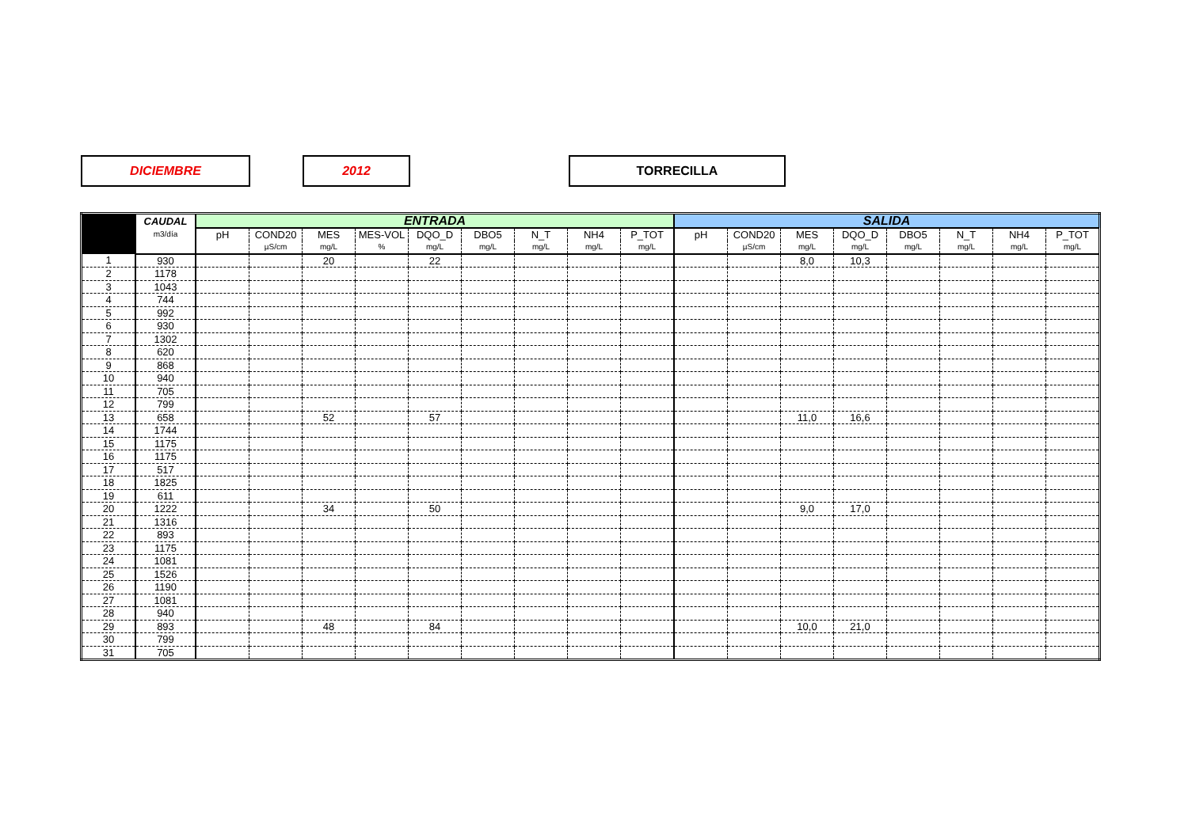DICIEMBRE 2012 TORRECILLA
| | CAUDAL | ENTRADA | | | | | | | | | SALIDA | | | | | | | |
| --- | --- | --- | --- | --- | --- | --- | --- | --- | --- | --- | --- | --- | --- | --- | --- | --- | --- | --- |
| | m3/día | pH | COND20 | MES | MES-VOL | DQO_D | DBO5 | N_T | NH4 | P_TOT | pH | COND20 | MES | DQO_D | DBO5 | N_T | NH4 | P_TOT |
| | | | µS/cm | mg/L | % | mg/L | mg/L | mg/L | mg/L | mg/L | | µS/cm | mg/L | mg/L | mg/L | mg/L | mg/L | mg/L |
| 1 | 930 | | | 20 | | 22 | | | | | | | 8,0 | 10,3 | | | | |
| 2 | 1178 | | | | | | | | | | | | | | | | | |
| 3 | 1043 | | | | | | | | | | | | | | | | | |
| 4 | 744 | | | | | | | | | | | | | | | | | |
| 5 | 992 | | | | | | | | | | | | | | | | | |
| 6 | 930 | | | | | | | | | | | | | | | | | |
| 7 | 1302 | | | | | | | | | | | | | | | | | |
| 8 | 620 | | | | | | | | | | | | | | | | | |
| 9 | 868 | | | | | | | | | | | | | | | | | |
| 10 | 940 | | | | | | | | | | | | | | | | | |
| 11 | 705 | | | | | | | | | | | | | | | | | |
| 12 | 799 | | | | | | | | | | | | | | | | | |
| 13 | 658 | | | 52 | | 57 | | | | | | | 11,0 | 16,6 | | | | |
| 14 | 1744 | | | | | | | | | | | | | | | | | |
| 15 | 1175 | | | | | | | | | | | | | | | | | |
| 16 | 1175 | | | | | | | | | | | | | | | | | |
| 17 | 517 | | | | | | | | | | | | | | | | | |
| 18 | 1825 | | | | | | | | | | | | | | | | | |
| 19 | 611 | | | | | | | | | | | | | | | | | |
| 20 | 1222 | | | 34 | | 50 | | | | | | | 9,0 | 17,0 | | | | |
| 21 | 1316 | | | | | | | | | | | | | | | | | |
| 22 | 893 | | | | | | | | | | | | | | | | | |
| 23 | 1175 | | | | | | | | | | | | | | | | | |
| 24 | 1081 | | | | | | | | | | | | | | | | | |
| 25 | 1526 | | | | | | | | | | | | | | | | | |
| 26 | 1190 | | | | | | | | | | | | | | | | | |
| 27 | 1081 | | | | | | | | | | | | | | | | | |
| 28 | 940 | | | | | | | | | | | | | | | | | |
| 29 | 893 | | | 48 | | 84 | | | | | | | 10,0 | 21,0 | | | | |
| 30 | 799 | | | | | | | | | | | | | | | | | |
| 31 | 705 | | | | | | | | | | | | | | | | | |